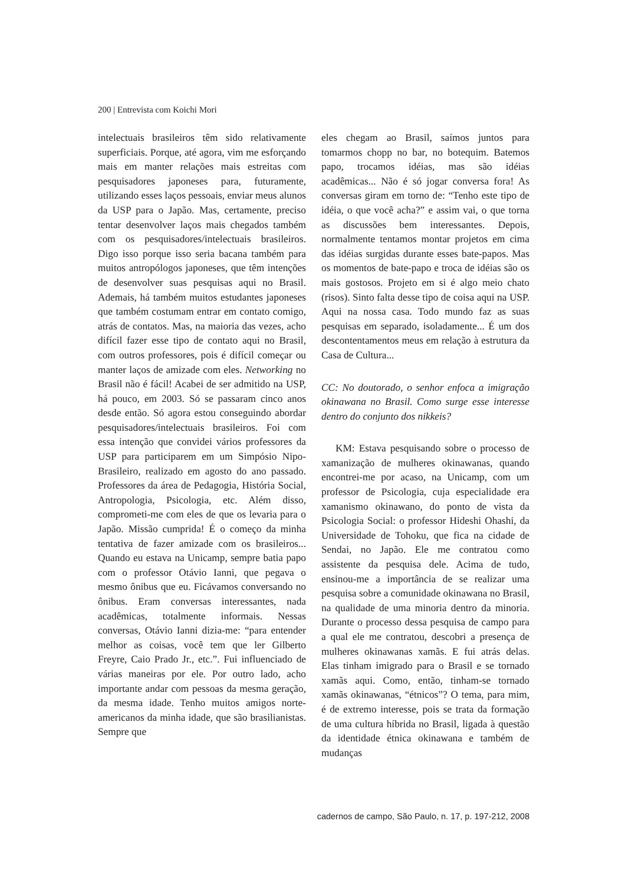200 | Entrevista com Koichi Mori
intelectuais brasileiros têm sido relativamente superficiais. Porque, até agora, vim me esforçando mais em manter relações mais estreitas com pesquisadores japoneses para, futuramente, utilizando esses laços pessoais, enviar meus alunos da USP para o Japão. Mas, certamente, preciso tentar desenvolver laços mais chegados também com os pesquisadores/intelectuais brasileiros. Digo isso porque isso seria bacana também para muitos antropólogos japoneses, que têm intenções de desenvolver suas pesquisas aqui no Brasil. Ademais, há também muitos estudantes japoneses que também costumam entrar em contato comigo, atrás de contatos. Mas, na maioria das vezes, acho difícil fazer esse tipo de contato aqui no Brasil, com outros professores, pois é difícil começar ou manter laços de amizade com eles. Networking no Brasil não é fácil! Acabei de ser admitido na USP, há pouco, em 2003. Só se passaram cinco anos desde então. Só agora estou conseguindo abordar pesquisadores/intelectuais brasileiros. Foi com essa intenção que convidei vários professores da USP para participarem em um Simpósio Nipo-Brasileiro, realizado em agosto do ano passado. Professores da área de Pedagogia, História Social, Antropologia, Psicologia, etc. Além disso, comprometi-me com eles de que os levaria para o Japão. Missão cumprida! É o começo da minha tentativa de fazer amizade com os brasileiros... Quando eu estava na Unicamp, sempre batia papo com o professor Otávio Ianni, que pegava o mesmo ônibus que eu. Ficávamos conversando no ônibus. Eram conversas interessantes, nada acadêmicas, totalmente informais. Nessas conversas, Otávio Ianni dizia-me: “para entender melhor as coisas, você tem que ler Gilberto Freyre, Caio Prado Jr., etc.”. Fui influenciado de várias maneiras por ele. Por outro lado, acho importante andar com pessoas da mesma geração, da mesma idade. Tenho muitos amigos norte-americanos da minha idade, que são brasilianistas. Sempre que
eles chegam ao Brasil, saímos juntos para tomarmos chopp no bar, no botequim. Batemos papo, trocamos idéias, mas são idéias acadêmicas... Não é só jogar conversa fora! As conversas giram em torno de: “Tenho este tipo de idéia, o que você acha?” e assim vai, o que torna as discussões bem interessantes. Depois, normalmente tentamos montar projetos em cima das idéias surgidas durante esses bate-papos. Mas os momentos de bate-papo e troca de idéias são os mais gostosos. Projeto em si é algo meio chato (risos). Sinto falta desse tipo de coisa aqui na USP. Aqui na nossa casa. Todo mundo faz as suas pesquisas em separado, isoladamente... É um dos descontentamentos meus em relação à estrutura da Casa de Cultura...
CC: No doutorado, o senhor enfoca a imigração okinawana no Brasil. Como surge esse interesse dentro do conjunto dos nikkeis?
KM: Estava pesquisando sobre o processo de xamanização de mulheres okinawanas, quando encontrei-me por acaso, na Unicamp, com um professor de Psicologia, cuja especialidade era xamanismo okinawano, do ponto de vista da Psicologia Social: o professor Hideshi Ohashi, da Universidade de Tohoku, que fica na cidade de Sendai, no Japão. Ele me contratou como assistente da pesquisa dele. Acima de tudo, ensinou-me a importância de se realizar uma pesquisa sobre a comunidade okinawana no Brasil, na qualidade de uma minoria dentro da minoria. Durante o processo dessa pesquisa de campo para a qual ele me contratou, descobri a presença de mulheres okinawanas xamãs. E fui atrás delas. Elas tinham imigrado para o Brasil e se tornado xamãs aqui. Como, então, tinham-se tornado xamãs okinawanas, “étnicos”? O tema, para mim, é de extremo interesse, pois se trata da formação de uma cultura híbrida no Brasil, ligada à questão da identidade étnica okinawana e também de mudanças
cadernos de campo, São Paulo, n. 17, p. 197-212, 2008